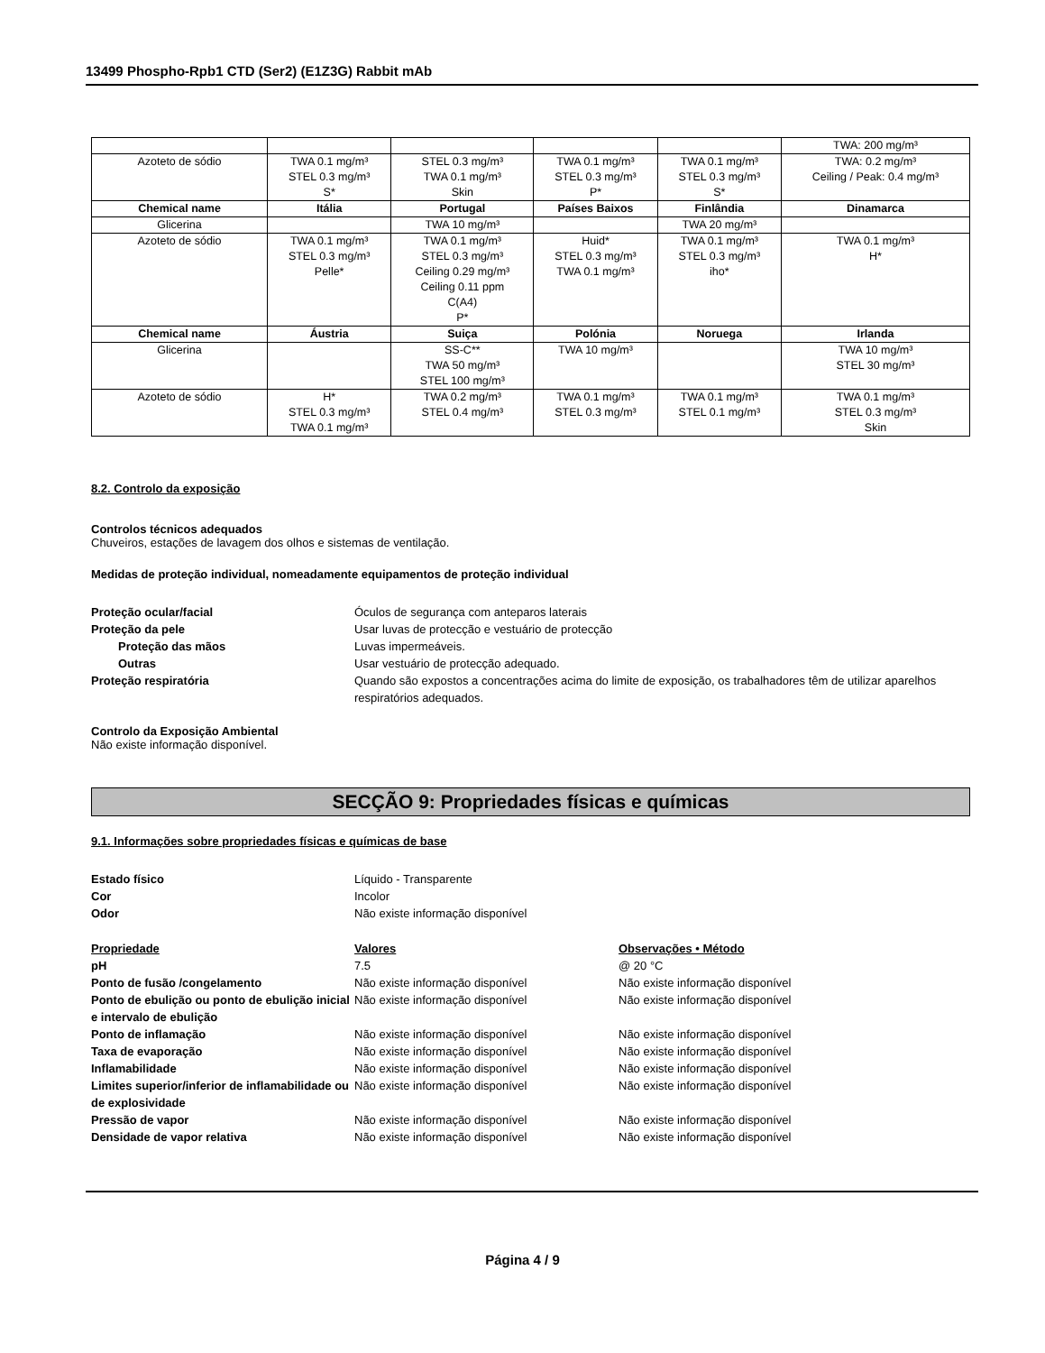13499 Phospho-Rpb1 CTD (Ser2) (E1Z3G) Rabbit mAb
| | | | | | TWA: 200 mg/m³ |
| Azoteto de sódio | TWA 0.1 mg/m³ STEL 0.3 mg/m³ S* | STEL 0.3 mg/m³ TWA 0.1 mg/m³ Skin | TWA 0.1 mg/m³ STEL 0.3 mg/m³ P* | TWA 0.1 mg/m³ STEL 0.3 mg/m³ S* | TWA: 0.2 mg/m³ Ceiling / Peak: 0.4 mg/m³ |
| Chemical name | Itália | Portugal | Países Baixos | Finlândia | Dinamarca |
| Glicerina | | TWA 10 mg/m³ | | TWA 20 mg/m³ | |
| Azoteto de sódio | TWA 0.1 mg/m³ STEL 0.3 mg/m³ Pelle* | TWA 0.1 mg/m³ STEL 0.3 mg/m³ Ceiling 0.29 mg/m³ Ceiling 0.11 ppm C(A4) P* | Huid* STEL 0.3 mg/m³ TWA 0.1 mg/m³ | TWA 0.1 mg/m³ STEL 0.3 mg/m³ iho* | TWA 0.1 mg/m³ H* |
| Chemical name | Áustria | Suiça | Polónia | Noruega | Irlanda |
| Glicerina | | SS-C** TWA 50 mg/m³ STEL 100 mg/m³ | TWA 10 mg/m³ | | TWA 10 mg/m³ STEL 30 mg/m³ |
| Azoteto de sódio | H* STEL 0.3 mg/m³ TWA 0.1 mg/m³ | TWA 0.2 mg/m³ STEL 0.4 mg/m³ | TWA 0.1 mg/m³ STEL 0.3 mg/m³ | TWA 0.1 mg/m³ STEL 0.1 mg/m³ | TWA 0.1 mg/m³ STEL 0.3 mg/m³ Skin |
8.2. Controlo da exposição
Controlos técnicos adequados
Chuveiros, estações de lavagem dos olhos e sistemas de ventilação.
Medidas de proteção individual, nomeadamente equipamentos de proteção individual
Proteção ocular/facial Óculos de segurança com anteparos laterais
Proteção da pele Usar luvas de protecção e vestuário de protecção
Proteção das mãos Luvas impermeáveis.
Outras Usar vestuário de protecção adequado.
Proteção respiratória Quando são expostos a concentrações acima do limite de exposição, os trabalhadores têm de utilizar aparelhos respiratórios adequados.
Controlo da Exposição Ambiental
Não existe informação disponível.
SECÇÃO 9: Propriedades físicas e químicas
9.1. Informações sobre propriedades físicas e químicas de base
Estado físico Líquido - Transparente
Cor Incolor
Odor Não existe informação disponível
Propriedade Valores Observações • Método
pH 7.5 @ 20 °C
Ponto de fusão /congelamento Não existe informação disponível Não existe informação disponível
Ponto de ebulição ou ponto de ebulição inicial e intervalo de ebulição
Não existe informação disponível Não existe informação disponível
Ponto de inflamação Não existe informação disponível Não existe informação disponível
Taxa de evaporação Não existe informação disponível Não existe informação disponível
Inflamabilidade Não existe informação disponível Não existe informação disponível
Limites superior/inferior de inflamabilidade ou de explosividade
Não existe informação disponível Não existe informação disponível
Pressão de vapor Não existe informação disponível Não existe informação disponível
Densidade de vapor relativa Não existe informação disponível Não existe informação disponível
Página 4 / 9